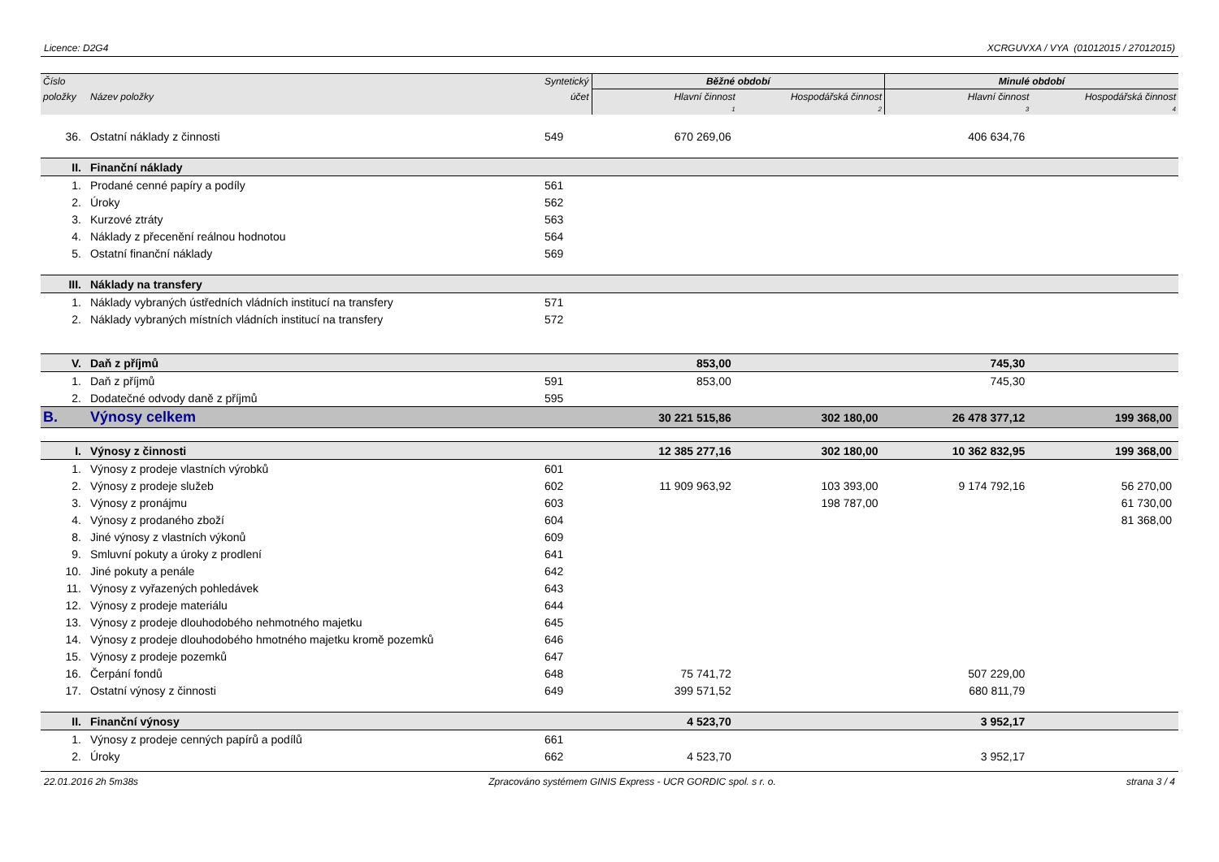Licence: D2G4 XCRGUVXA / VYA (01012015 / 27012015)
| Číslo | | Syntetický | Běžné období | | Minulé období | |
| --- | --- | --- | --- | --- | --- | --- |
| položky | Název položky | účet | Hlavní činnost | Hospodářská činnost | Hlavní činnost | Hospodářská činnost |
| | | | 1 | 2 | 3 | 4 |
| 36. | Ostatní náklady z činnosti | 549 | 670 269,06 | | 406 634,76 | |
| II. | Finanční náklady | | | | | |
| 1. | Prodané cenné papíry a podíly | 561 | | | | |
| 2. | Úroky | 562 | | | | |
| 3. | Kurzové ztráty | 563 | | | | |
| 4. | Náklady z přecenění reálnou hodnotou | 564 | | | | |
| 5. | Ostatní finanční náklady | 569 | | | | |
| III. | Náklady na transfery | | | | | |
| 1. | Náklady vybraných ústředních vládních institucí na transfery | 571 | | | | |
| 2. | Náklady vybraných místních vládních institucí na transfery | 572 | | | | |
| V. | Daň z příjmů | | 853,00 | | 745,30 | |
| 1. | Daň z příjmů | 591 | 853,00 | | 745,30 | |
| 2. | Dodatečné odvody daně z příjmů | 595 | | | | |
| B. | Výnosy celkem | | 30 221 515,86 | 302 180,00 | 26 478 377,12 | 199 368,00 |
| I. | Výnosy z činnosti | | 12 385 277,16 | 302 180,00 | 10 362 832,95 | 199 368,00 |
| 1. | Výnosy z prodeje vlastních výrobků | 601 | | | | |
| 2. | Výnosy z prodeje služeb | 602 | 11 909 963,92 | 103 393,00 | 9 174 792,16 | 56 270,00 |
| 3. | Výnosy z pronájmu | 603 | | 198 787,00 | | 61 730,00 |
| 4. | Výnosy z prodaného zboží | 604 | | | | 81 368,00 |
| 8. | Jiné výnosy z vlastních výkonů | 609 | | | | |
| 9. | Smluvní pokuty a úroky z prodlení | 641 | | | | |
| 10. | Jiné pokuty a penále | 642 | | | | |
| 11. | Výnosy z vyřazených pohledávek | 643 | | | | |
| 12. | Výnosy z prodeje materiálu | 644 | | | | |
| 13. | Výnosy z prodeje dlouhodobého nehmotného majetku | 645 | | | | |
| 14. | Výnosy z prodeje dlouhodobého hmotného majetku kromě pozemků | 646 | | | | |
| 15. | Výnosy z prodeje pozemků | 647 | | | | |
| 16. | Čerpání fondů | 648 | 75 741,72 | | 507 229,00 | |
| 17. | Ostatní výnosy z činnosti | 649 | 399 571,52 | | 680 811,79 | |
| II. | Finanční výnosy | | 4 523,70 | | 3 952,17 | |
| 1. | Výnosy z prodeje cenných papírů a podílů | 661 | | | | |
| 2. | Úroky | 662 | 4 523,70 | | 3 952,17 | |
22.01.2016 2h 5m38s Zpracováno systémem GINIS Express - UCR GORDIC spol. s r. o. strana 3 / 4